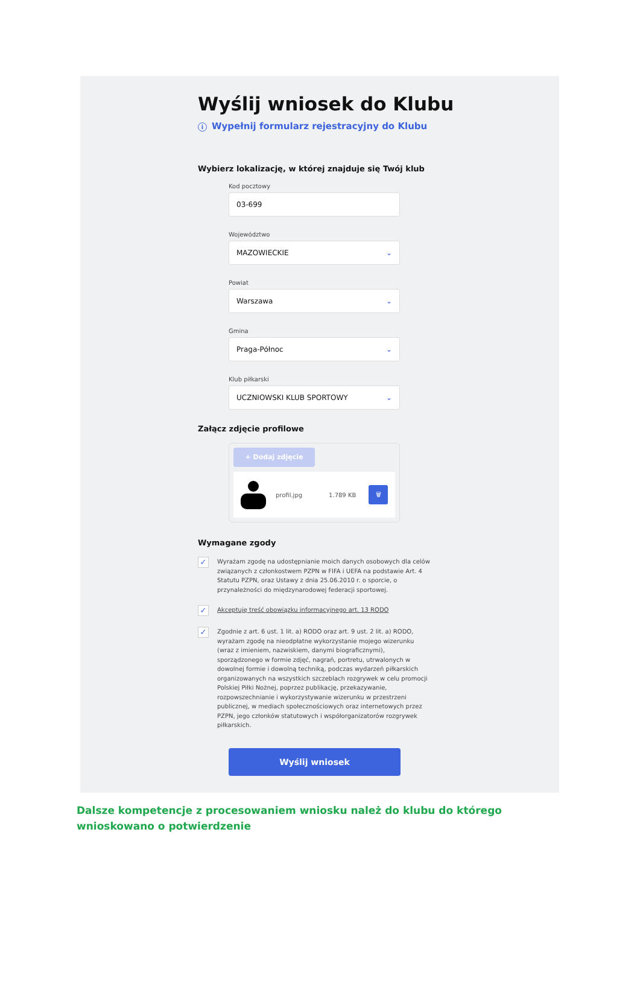Wyślij wniosek do Klubu
i Wypełnij formularz rejestracyjny do Klubu
Wybierz lokalizację, w której znajduje się Twój klub
Kod pocztowy
03-699
Województwo
MAZOWIECKIE ⌄
Powiat
Warszawa ⌄
Gmina
Praga-Północ ⌄
Klub piłkarski
UCZNIOWSKI KLUB SPORTOWY ⌄
Załącz zdjęcie profilowe
+ Dodaj zdjęcie
profil.jpg 1.789 KB
🗑
Wymagane zgody
✓
Wyrażam zgodę na udostępnianie moich danych osobowych dla celów związanych z członkostwem PZPN w FIFA i UEFA na podstawie Art. 4 Statutu PZPN, oraz Ustawy z dnia 25.06.2010 r. o sporcie, o przynależności do międzynarodowej federacji sportowej.
✓
Akceptuję treść obowiązku informacyjnego art. 13 RODO
✓
Zgodnie z art. 6 ust. 1 lit. a) RODO oraz art. 9 ust. 2 lit. a) RODO, wyrażam zgodę na nieodpłatne wykorzystanie mojego wizerunku (wraz z imieniem, nazwiskiem, danymi biograficznymi), sporządzonego w formie zdjęć, nagrań, portretu, utrwalonych w dowolnej formie i dowolną techniką, podczas wydarzeń piłkarskich organizowanych na wszystkich szczeblach rozgrywek w celu promocji Polskiej Piłki Nożnej, poprzez publikację, przekazywanie, rozpowszechnianie i wykorzystywanie wizerunku w przestrzeni publicznej, w mediach społecznościowych oraz internetowych przez PZPN, jego członków statutowych i współorganizatorów rozgrywek piłkarskich.
Wyślij wniosek
Dalsze kompetencje z procesowaniem wniosku należ do klubu do którego wnioskowano o potwierdzenie